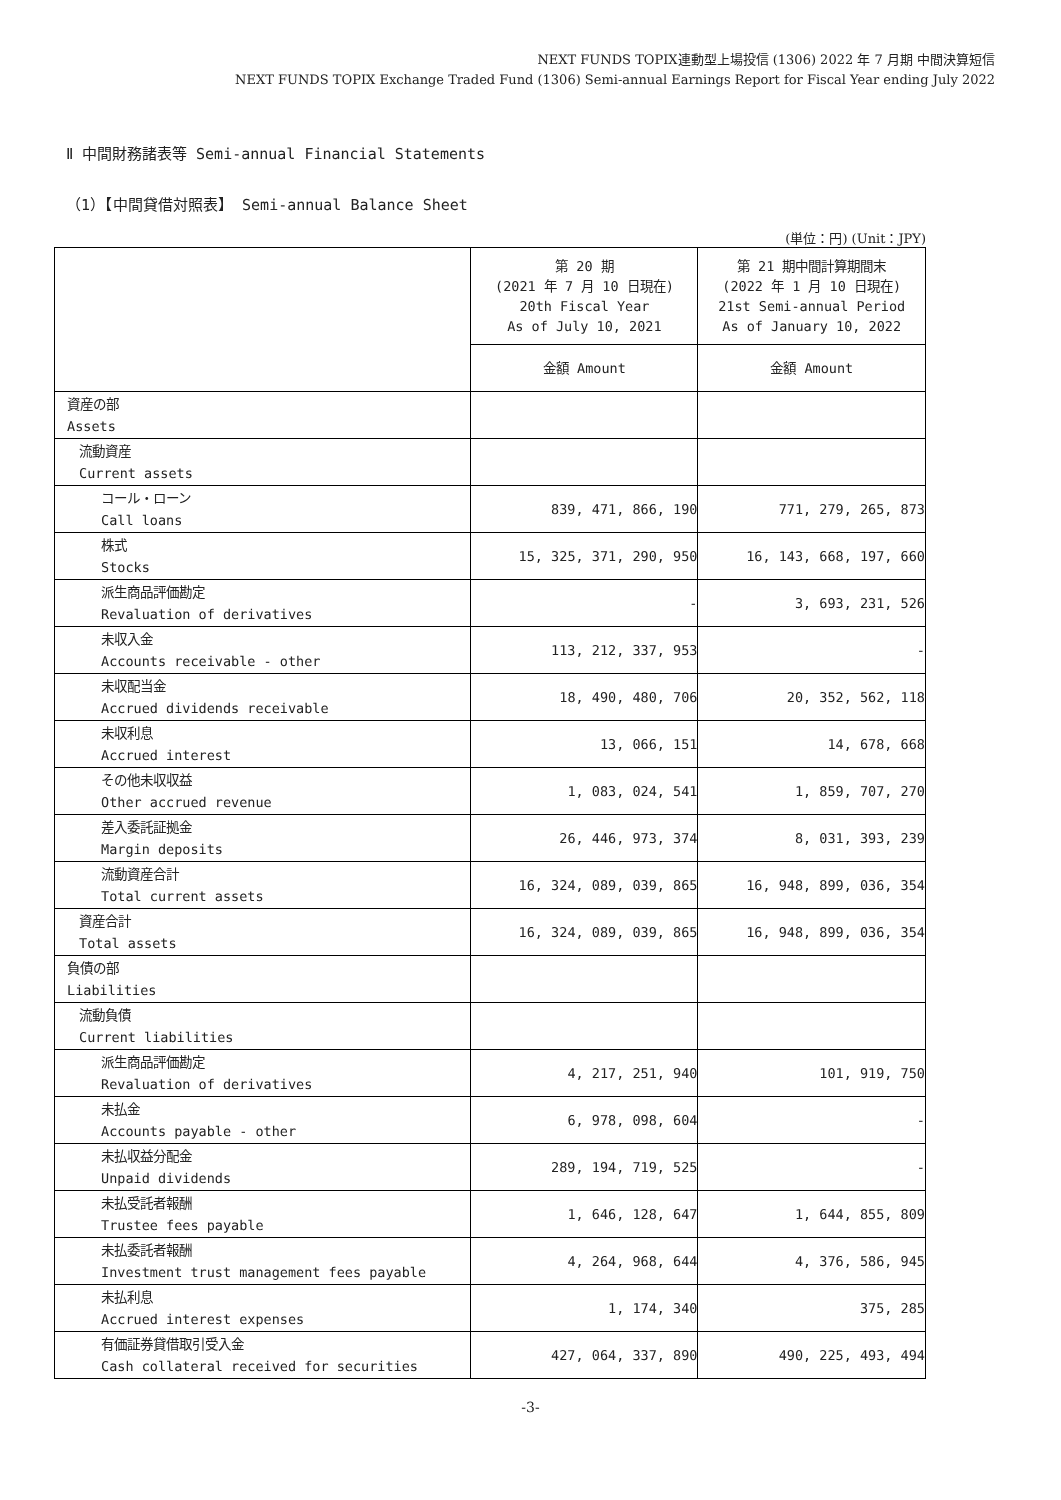NEXT FUNDS TOPIX連動型上場投信 (1306) 2022 年 7 月期 中間決算短信
NEXT FUNDS TOPIX Exchange Traded Fund (1306) Semi-annual Earnings Report for Fiscal Year ending July 2022
Ⅱ 中間財務諸表等 Semi-annual Financial Statements
（1）【中間貸借対照表】 Semi-annual Balance Sheet
(単位：円) (Unit：JPY)
| | 第 20 期 (2021 年 7 月 10 日現在) 20th Fiscal Year As of July 10, 2021 | 第 21 期中間計算期間末 (2022 年 1 月 10 日現在) 21st Semi-annual Period As of January 10, 2022 |
| --- | --- | --- |
| | 金額 Amount | 金額 Amount |
| 資産の部 Assets | | |
| 流動資産 Current assets | | |
| コール・ローン Call loans | 839, 471, 866, 190 | 771, 279, 265, 873 |
| 株式 Stocks | 15, 325, 371, 290, 950 | 16, 143, 668, 197, 660 |
| 派生商品評価勘定 Revaluation of derivatives | - | 3, 693, 231, 526 |
| 未収入金 Accounts receivable - other | 113, 212, 337, 953 | - |
| 未収配当金 Accrued dividends receivable | 18, 490, 480, 706 | 20, 352, 562, 118 |
| 未収利息 Accrued interest | 13, 066, 151 | 14, 678, 668 |
| その他未収収益 Other accrued revenue | 1, 083, 024, 541 | 1, 859, 707, 270 |
| 差入委託証拠金 Margin deposits | 26, 446, 973, 374 | 8, 031, 393, 239 |
| 流動資産合計 Total current assets | 16, 324, 089, 039, 865 | 16, 948, 899, 036, 354 |
| 資産合計 Total assets | 16, 324, 089, 039, 865 | 16, 948, 899, 036, 354 |
| 負債の部 Liabilities | | |
| 流動負債 Current liabilities | | |
| 派生商品評価勘定 Revaluation of derivatives | 4, 217, 251, 940 | 101, 919, 750 |
| 未払金 Accounts payable - other | 6, 978, 098, 604 | - |
| 未払収益分配金 Unpaid dividends | 289, 194, 719, 525 | - |
| 未払受託者報酬 Trustee fees payable | 1, 646, 128, 647 | 1, 644, 855, 809 |
| 未払委託者報酬 Investment trust management fees payable | 4, 264, 968, 644 | 4, 376, 586, 945 |
| 未払利息 Accrued interest expenses | 1, 174, 340 | 375, 285 |
| 有価証券貸借取引受入金 Cash collateral received for securities | 427, 064, 337, 890 | 490, 225, 493, 494 |
-3-